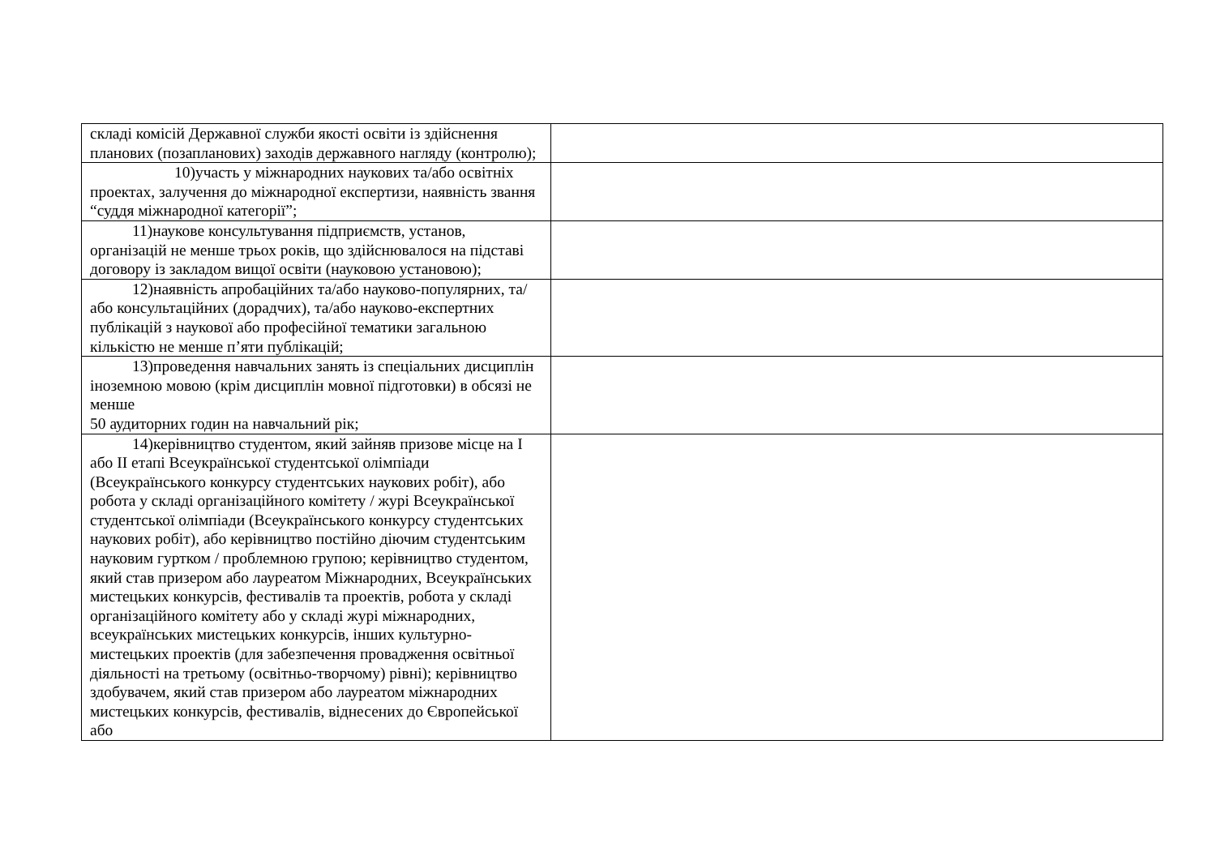| складі комісій Державної служби якості освіти із здійснення планових (позапланових) заходів державного нагляду (контролю); | |
| 10)участь у міжнародних наукових та/або освітніх проектах, залучення до міжнародної експертизи, наявність звання “суддя міжнародної категорії”; | |
| 11)наукове консультування підприємств, установ, організацій не менше трьох років, що здійснювалося на підставі договору із закладом вищої освіти (науковою установою); | |
| 12)наявність апробаційних та/або науково-популярних, та/або консультаційних (дорадчих), та/або науково-експертних публікацій з наукової або професійної тематики загальною кількістю не менше п’яти публікацій; | |
| 13)проведення навчальних занять із спеціальних дисциплін іноземною мовою (крім дисциплін мовної підготовки) в обсязі не менше 50 аудиторних годин на навчальний рік; | |
| 14)керівництво студентом, який зайняв призове місце на I або II етапі Всеукраїнської студентської олімпіади (Всеукраїнського конкурсу студентських наукових робіт), або робота у складі організаційного комітету / журі Всеукраїнської студентської олімпіади (Всеукраїнського конкурсу студентських наукових робіт), або керівництво постійно діючим студентським науковим гуртком / проблемною групою; керівництво студентом, який став призером або лауреатом Міжнародних, Всеукраїнських мистецьких конкурсів, фестивалів та проектів, робота у складі організаційного комітету або у складі журі міжнародних, всеукраїнських мистецьких конкурсів, інших культурно-мистецьких проектів (для забезпечення провадження освітньої діяльності на третьому (освітньо-творчому) рівні); керівництво здобувачем, який став призером або лауреатом міжнародних мистецьких конкурсів, фестивалів, віднесених до Європейської або | |